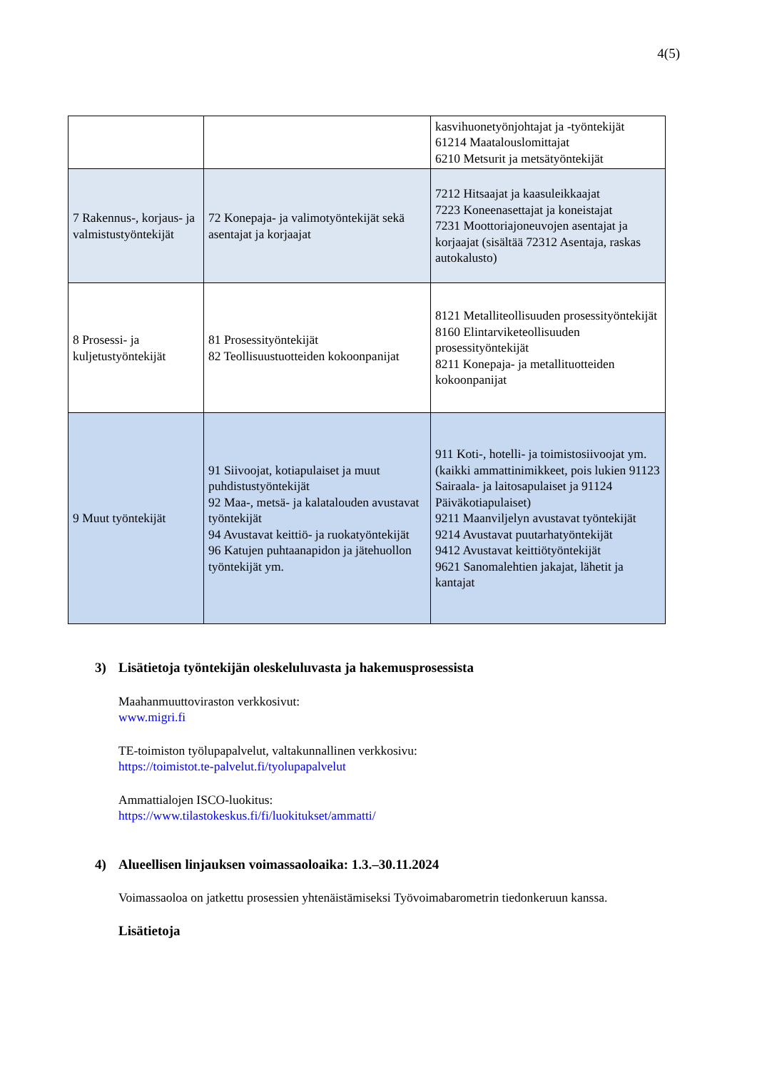4(5)
| | | kasvihuonetyönjohtajat ja -työntekijät 61214 Maatalouslomittajat 6210 Metsurit ja metsätyöntekijät |
| 7 Rakennus-, korjaus- ja valmistustyöntekijät | 72 Konepaja- ja valimotyöntekijät sekä asentajat ja korjaajat | 7212 Hitsaajat ja kaasuleikkaajat 7223 Koneenasettajat ja koneistajat 7231 Moottoriajoneuvojen asentajat ja korjaajat (sisältää 72312 Asentaja, raskas autokalusto) |
| 8 Prosessi- ja kuljetustyöntekijät | 81 Prosessityöntekijät 82 Teollisuustuotteiden kokoonpanijat | 8121 Metalliteollisuuden prosessityöntekijät 8160 Elintarviketeollisuuden prosessityöntekijät 8211 Konepaja- ja metallituotteiden kokoonpanijat |
| 9 Muut työntekijät | 91 Siivoojat, kotiapulaiset ja muut puhdistustyöntekijät 92 Maa-, metsä- ja kalatalouden avustavat työntekijät 94 Avustavat keittiö- ja ruokatyöntekijät 96 Katujen puhtaanapidon ja jätehuollon työntekijät ym. | 911 Koti-, hotelli- ja toimistosiivoojat ym. (kaikki ammattinimikkeet, pois lukien 91123 Sairaala- ja laitosapulaiset ja 91124 Päiväkotiapulaiset) 9211 Maanviljelyn avustavat työntekijät 9214 Avustavat puutarhatyöntekijät 9412 Avustavat keittiötyöntekijät 9621 Sanomalehtien jakajat, lähetit ja kantajat |
3) Lisätietoja työntekijän oleskeluluvasta ja hakemusprosessista
Maahanmuuttoviraston verkkosivut:
www.migri.fi
TE-toimiston työlupapalvelut, valtakunnallinen verkkosivu:
https://toimistot.te-palvelut.fi/tyolupapalvelut
Ammattialojen ISCO-luokitus:
https://www.tilastokeskus.fi/fi/luokitukset/ammatti/
4) Alueellisen linjauksen voimassaoloaika: 1.3.–30.11.2024
Voimassaoloa on jatkettu prosessien yhtenäistämiseksi Työvoimabarometrin tiedonkeruun kanssa.
Lisätietoja